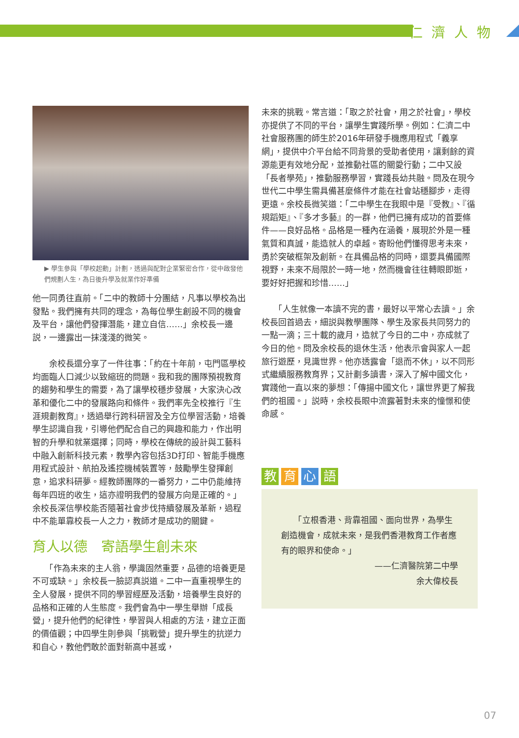仁濟人物
▶ 學生參與「學校起動」計劃，透過與配對企業緊密合作，從中啟發他們規劃人生，為日後升學及就業作好準備
他一同勇往直前。「二中的教師十分團結，凡事以學校為出發點。我們擁有共同的理念，為每位學生創設不同的機會及平台，讓他們發揮潛能，建立自信……」余校長一邊説，一邊露出一抹淺淺的微笑。
　　余校長還分享了一件往事：「約在十年前，屯門區學校均面臨人口減少以致縮班的問題。我和我的團隊預視教育的趨勢和學生的需要，為了讓學校穩步發展，大家決心改革和優化二中的發展路向和條件。我們率先全校推行『生涯規劃教育』，透過舉行跨科研習及全方位學習活動，培養學生認識自我，引導他們配合自己的興趣和能力，作出明智的升學和就業選擇；同時，學校在傳統的設計與工藝科中融入創新科技元素，教學內容包括3D打印、智能手機應用程式設計、航拍及遙控機械裝置等，鼓勵學生發揮創意，追求科研夢。經教師團隊的一番努力，二中仍能維持每年四班的收生，這亦證明我們的發展方向是正確的。」余校長深信學校能否隨著社會步伐持續發展及革新，過程中不能單靠校長一人之力，教師才是成功的關鍵。
育人以德　寄語學生創未來
　　「作為未來的主人翁，學識固然重要，品德的培養更是不可或缺。」余校長一臉認真説道。二中一直重視學生的全人發展，提供不同的學習經歷及活動，培養學生良好的品格和正確的人生態度。我們會為中一學生舉辦「成長營」，提升他們的紀律性，學習與人相處的方法，建立正面的價值觀；中四學生則參與「挑戰營」提升學生的抗逆力和自心，教他們敢於面對新高中甚或，
未來的挑戰。常言道：「取之於社會，用之於社會」，學校亦提供了不同的平台，讓學生實踐所學。例如：仁濟二中社會服務團的師生於2016年研發手機應用程式「義享網」，提供中介平台給不同背景的受助者使用，讓剩餘的資源能更有效地分配，並推動社區的關愛行動；二中又設「長者學苑」，推動服務學習，實踐長幼共融。問及在現今世代二中學生需具備甚麼條件才能在社會站穩腳步，走得更遠。余校長微笑道：「二中學生在我眼中是『受教』、『循規蹈矩』、『多才多藝』的一群，他們已擁有成功的首要條件——良好品格。品格是一種內在涵養，展現於外是一種氣質和真誠，能造就人的卓越。寄盼他們懂得思考未來，勇於突破框架及創新。在具備品格的同時，還要具備國際視野，未來不局限於一時一地，然而機會往往轉眼即逝，要好好把握和珍惜……」
　　「人生就像一本讀不完的書，最好以平常心去讀。」余校長回首過去，細説與教學團隊、學生及家長共同努力的一點一滴；三十載的歲月，造就了今日的二中，亦成就了今日的他。問及余校長的退休生活，他表示會與家人一起旅行遊歷，見識世界。他亦透露會「退而不休」，以不同形式繼續服務教育界；又計劃多讀書，深入了解中國文化，實踐他一直以來的夢想：「傳揚中國文化，讓世界更了解我們的祖國。」説時，余校長眼中流露著對未來的憧憬和使命感。
教 育 心 語
　　「立根香港、背靠祖國、面向世界，為學生創造機會，成就未來，是我們香港教育工作者應有的眼界和使命。」
——仁濟醫院第二中學
余大偉校長
07